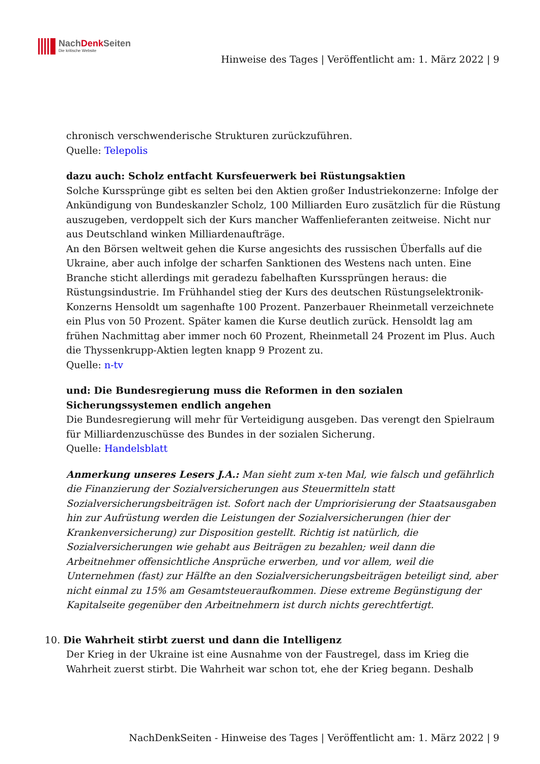NachDenk Seiten
Die kritische Website
Hinweise des Tages | Veröffentlicht am: 1. März 2022 | 9
chronisch verschwenderische Strukturen zurückzuführen.
Quelle: Telepolis
dazu auch: Scholz entfacht Kursfeuerwerk bei Rüstungsaktien
Solche Kurssprünge gibt es selten bei den Aktien großer Industriekonzerne: Infolge der Ankündigung von Bundeskanzler Scholz, 100 Milliarden Euro zusätzlich für die Rüstung auszugeben, verdoppelt sich der Kurs mancher Waffenlieferanten zeitweise. Nicht nur aus Deutschland winken Milliardenaufträge.
An den Börsen weltweit gehen die Kurse angesichts des russischen Überfalls auf die Ukraine, aber auch infolge der scharfen Sanktionen des Westens nach unten. Eine Branche sticht allerdings mit geradezu fabelhaften Kurssprüngen heraus: die Rüstungsindustrie. Im Frühhandel stieg der Kurs des deutschen Rüstungselektronik-Konzerns Hensoldt um sagenhafte 100 Prozent. Panzerbauer Rheinmetall verzeichnete ein Plus von 50 Prozent. Später kamen die Kurse deutlich zurück. Hensoldt lag am frühen Nachmittag aber immer noch 60 Prozent, Rheinmetall 24 Prozent im Plus. Auch die Thyssenkrupp-Aktien legten knapp 9 Prozent zu.
Quelle: n-tv
und: Die Bundesregierung muss die Reformen in den sozialen Sicherungssystemen endlich angehen
Die Bundesregierung will mehr für Verteidigung ausgeben. Das verengt den Spielraum für Milliardenzuschüsse des Bundes in der sozialen Sicherung.
Quelle: Handelsblatt
Anmerkung unseres Lesers J.A.: Man sieht zum x-ten Mal, wie falsch und gefährlich die Finanzierung der Sozialversicherungen aus Steuermitteln statt Sozialversicherungsbeiträgen ist. Sofort nach der Umpriorisierung der Staatsausgaben hin zur Aufrüstung werden die Leistungen der Sozialversicherungen (hier der Krankenversicherung) zur Disposition gestellt. Richtig ist natürlich, die Sozialversicherungen wie gehabt aus Beiträgen zu bezahlen; weil dann die Arbeitnehmer offensichtliche Ansprüche erwerben, und vor allem, weil die Unternehmen (fast) zur Hälfte an den Sozialversicherungsbeiträgen beteiligt sind, aber nicht einmal zu 15% am Gesamtsteueraufkommen. Diese extreme Begünstigung der Kapitalseite gegenüber den Arbeitnehmern ist durch nichts gerechtfertigt.
10. Die Wahrheit stirbt zuerst und dann die Intelligenz
Der Krieg in der Ukraine ist eine Ausnahme von der Faustregel, dass im Krieg die Wahrheit zuerst stirbt. Die Wahrheit war schon tot, ehe der Krieg begann. Deshalb
NachDenkSeiten - Hinweise des Tages | Veröffentlicht am: 1. März 2022 | 9